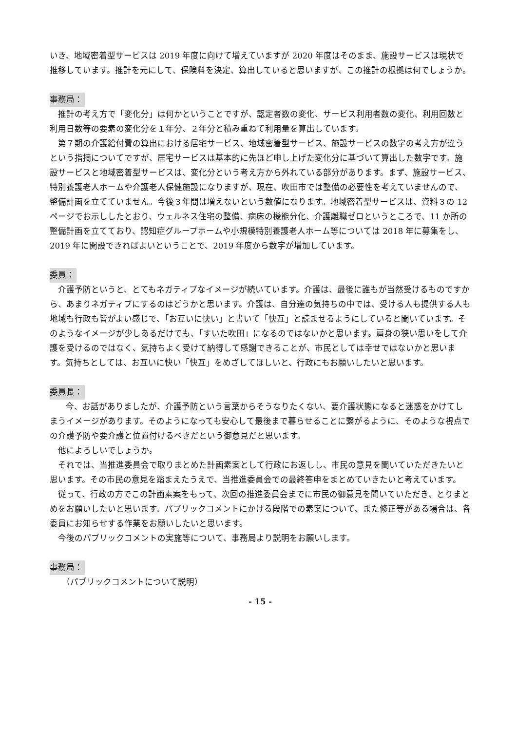いき、地域密着型サービスは 2019 年度に向けて増えていますが 2020 年度はそのまま、施設サービスは現状で推移しています。推計を元にして、保険料を決定、算出していると思いますが、この推計の根拠は何でしょうか。
事務局：
推計の考え方で「変化分」は何かということですが、認定者数の変化、サービス利用者数の変化、利用回数と利用日数等の要素の変化分を１年分、２年分と積み重ねて利用量を算出しています。
第７期の介護給付費の算出における居宅サービス、地域密着型サービス、施設サービスの数字の考え方が違うという指摘についてですが、居宅サービスは基本的に先ほど申し上げた変化分に基づいて算出した数字です。施設サービスと地域密着型サービスは、変化分という考え方から外れている部分があります。まず、施設サービス、特別養護老人ホームや介護老人保健施設になりますが、現在、吹田市では整備の必要性を考えていませんので、整備計画を立てていません。今後３年間は増えないという数値になります。地域密着型サービスは、資料３の 12 ページでお示ししたとおり、ウェルネス住宅の整備、病床の機能分化、介護離職ゼロというところで、11 か所の整備計画を立てており、認知症グループホームや小規模特別養護老人ホーム等については 2018 年に募集をし、2019 年に開設できればよいということで、2019 年度から数字が増加しています。
委員：
介護予防というと、とてもネガティブなイメージが続いています。介護は、最後に誰もが当然受けるものですから、あまりネガティブにするのはどうかと思います。介護は、自分達の気持ちの中では、受ける人も提供する人も地域も行政も皆がよい感じで、「お互いに快い」と書いて「快互」と読ませるようにしていると聞いています。そのようなイメージが少しあるだけでも、「すいた吹田」になるのではないかと思います。肩身の狭い思いをして介護を受けるのではなく、気持ちよく受けて納得して感謝できることが、市民としては幸せではないかと思います。気持ちとしては、お互いに快い「快互」をめざしてほしいと、行政にもお願いしたいと思います。
委員長：
今、お話がありましたが、介護予防という言葉からそうなりたくない、要介護状態になると迷惑をかけてしまうイメージがあります。そのようになっても安心して最後まで暮らせることに繋がるように、そのような視点での介護予防や要介護と位置付けるべきだという御意見だと思います。
他によろしいでしょうか。
それでは、当推進委員会で取りまとめた計画素案として行政にお返しし、市民の意見を聞いていただきたいと思います。その市民の意見を踏まえたうえで、当推進委員会での最終答申をまとめていきたいと考えています。
従って、行政の方でこの計画素案をもって、次回の推進委員会までに市民の御意見を聞いていただき、とりまとめをお願いしたいと思います。パブリックコメントにかける段階での素案について、また修正等がある場合は、各委員にお知らせする作業をお願いしたいと思います。
今後のパブリックコメントの実施等について、事務局より説明をお願いします。
事務局：
（パブリックコメントについて説明）
- 15 -